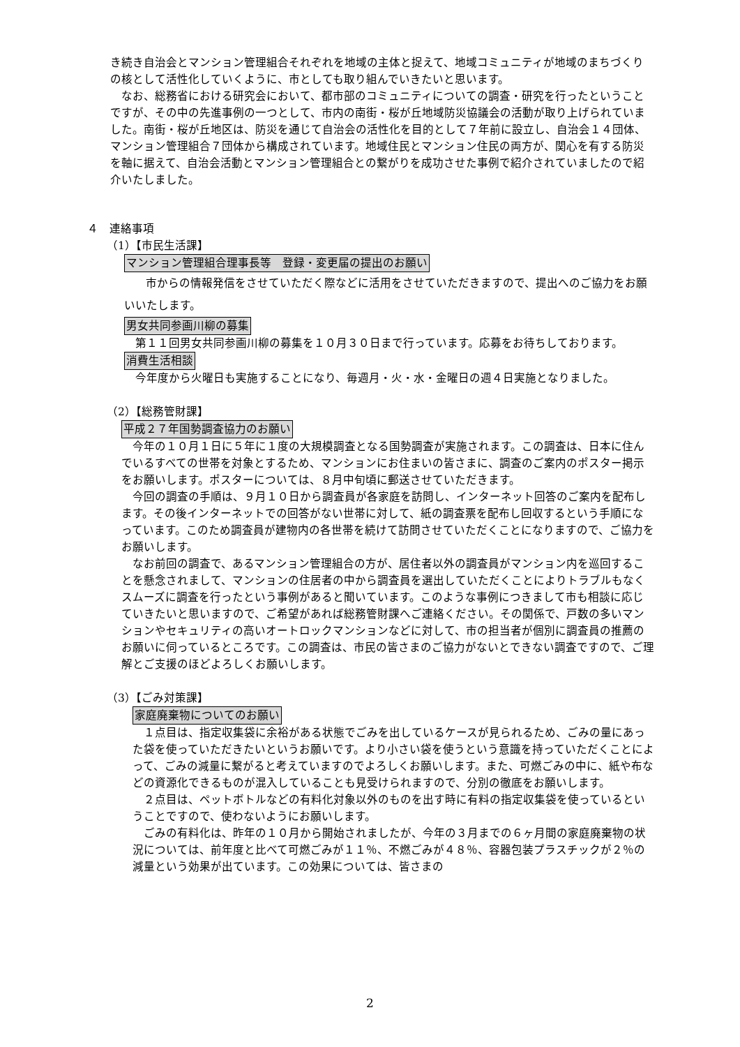き続き自治会とマンション管理組合それぞれを地域の主体と捉えて、地域コミュニティが地域のまちづくりの核として活性化していくように、市としても取り組んでいきたいと思います。
なお、総務省における研究会において、都市部のコミュニティについての調査・研究を行ったということですが、その中の先進事例の一つとして、市内の南街・桜が丘地域防災協議会の活動が取り上げられていました。南街・桜が丘地区は、防災を通じて自治会の活性化を目的として７年前に設立し、自治会１４団体、マンション管理組合７団体から構成されています。地域住民とマンション住民の両方が、関心を有する防災を軸に据えて、自治会活動とマンション管理組合との繋がりを成功させた事例で紹介されていましたので紹介いたしました。
４　連絡事項
（1）【市民生活課】
マンション管理組合理事長等　登録・変更届の提出のお願い
市からの情報発信をさせていただく際などに活用をさせていただきますので、提出へのご協力をお願いいたします。
男女共同参画川柳の募集
第１１回男女共同参画川柳の募集を１０月３０日まで行っています。応募をお待ちしております。
消費生活相談
今年度から火曜日も実施することになり、毎週月・火・水・金曜日の週４日実施となりました。
（2）【総務管財課】
平成２７年国勢調査協力のお願い
今年の１０月１日に５年に１度の大規模調査となる国勢調査が実施されます。この調査は、日本に住んでいるすべての世帯を対象とするため、マンションにお住まいの皆さまに、調査のご案内のポスター掲示をお願いします。ポスターについては、８月中旬頃に郵送させていただきます。
今回の調査の手順は、９月１０日から調査員が各家庭を訪問し、インターネット回答のご案内を配布します。その後インターネットでの回答がない世帯に対して、紙の調査票を配布し回収するという手順になっています。このため調査員が建物内の各世帯を続けて訪問させていただくことになりますので、ご協力をお願いします。
なお前回の調査で、あるマンション管理組合の方が、居住者以外の調査員がマンション内を巡回することを懸念されまして、マンションの住居者の中から調査員を選出していただくことによりトラブルもなくスムーズに調査を行ったという事例があると聞いています。このような事例につきまして市も相談に応じていきたいと思いますので、ご希望があれば総務管財課へご連絡ください。その関係で、戸数の多いマンションやセキュリティの高いオートロックマンションなどに対して、市の担当者が個別に調査員の推薦のお願いに伺っているところです。この調査は、市民の皆さまのご協力がないとできない調査ですので、ご理解とご支援のほどよろしくお願いします。
（3）【ごみ対策課】
家庭廃棄物についてのお願い
１点目は、指定収集袋に余裕がある状態でごみを出しているケースが見られるため、ごみの量にあった袋を使っていただきたいというお願いです。より小さい袋を使うという意識を持っていただくことによって、ごみの減量に繋がると考えていますのでよろしくお願いします。また、可燃ごみの中に、紙や布などの資源化できるものが混入していることも見受けられますので、分別の徹底をお願いします。
２点目は、ペットボトルなどの有料化対象以外のものを出す時に有料の指定収集袋を使っているということですので、使わないようにお願いします。
ごみの有料化は、昨年の１０月から開始されましたが、今年の３月までの６ヶ月間の家庭廃棄物の状況については、前年度と比べて可燃ごみが１１％、不燃ごみが４８％、容器包装プラスチックが２％の減量という効果が出ています。この効果については、皆さまの
2